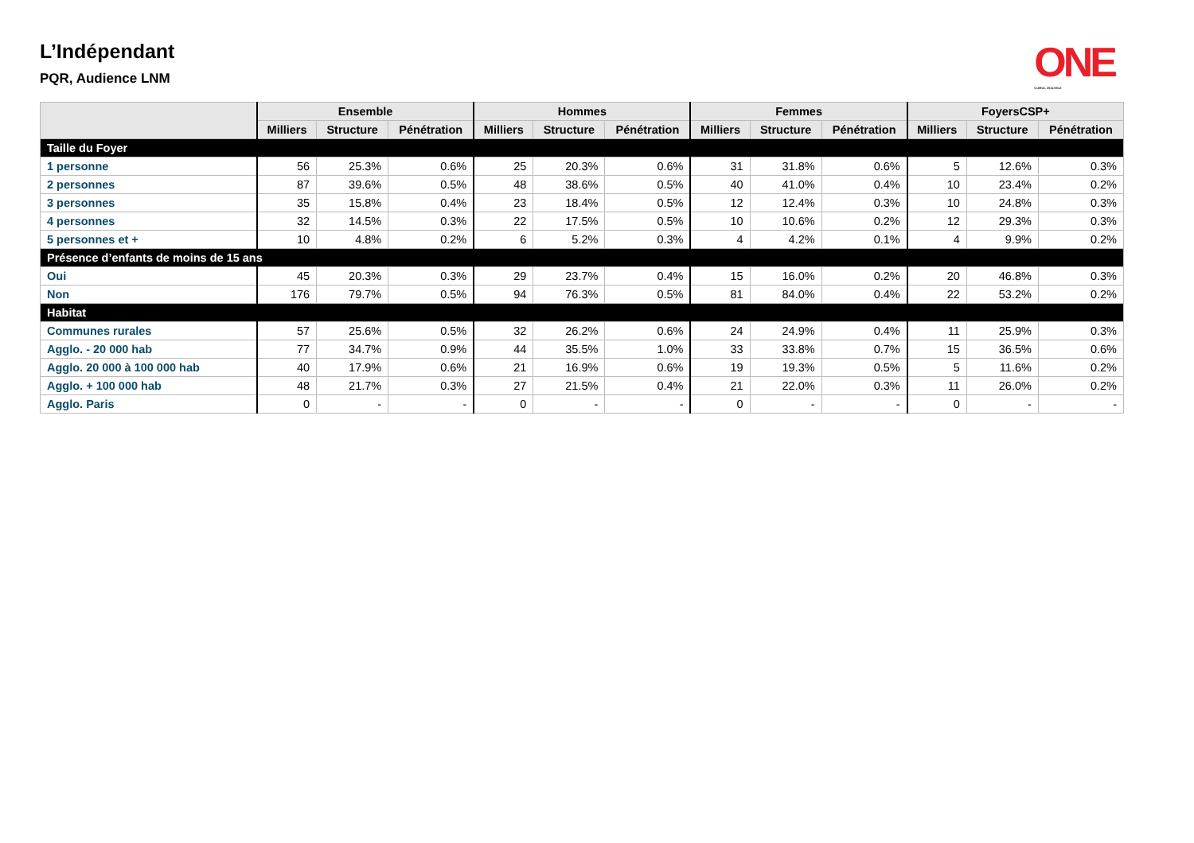L’Indépendant
PQR, Audience LNM
ONE
CUMUL 2011/2012
| | Ensemble | | | Hommes | | | Femmes | | | FoyersCSP+ | | |
| --- | --- | --- | --- | --- | --- | --- | --- | --- | --- | --- | --- | --- |
| | Milliers | Structure | Pénétration | Milliers | Structure | Pénétration | Milliers | Structure | Pénétration | Milliers | Structure | Pénétration |
| Taille du Foyer | | | | | | | | | | | | |
| 1 personne | 56 | 25.3% | 0.6% | 25 | 20.3% | 0.6% | 31 | 31.8% | 0.6% | 5 | 12.6% | 0.3% |
| 2 personnes | 87 | 39.6% | 0.5% | 48 | 38.6% | 0.5% | 40 | 41.0% | 0.4% | 10 | 23.4% | 0.2% |
| 3 personnes | 35 | 15.8% | 0.4% | 23 | 18.4% | 0.5% | 12 | 12.4% | 0.3% | 10 | 24.8% | 0.3% |
| 4 personnes | 32 | 14.5% | 0.3% | 22 | 17.5% | 0.5% | 10 | 10.6% | 0.2% | 12 | 29.3% | 0.3% |
| 5 personnes et + | 10 | 4.8% | 0.2% | 6 | 5.2% | 0.3% | 4 | 4.2% | 0.1% | 4 | 9.9% | 0.2% |
| Présence d’enfants de moins de 15 ans | | | | | | | | | | | | |
| Oui | 45 | 20.3% | 0.3% | 29 | 23.7% | 0.4% | 15 | 16.0% | 0.2% | 20 | 46.8% | 0.3% |
| Non | 176 | 79.7% | 0.5% | 94 | 76.3% | 0.5% | 81 | 84.0% | 0.4% | 22 | 53.2% | 0.2% |
| Habitat | | | | | | | | | | | | |
| Communes rurales | 57 | 25.6% | 0.5% | 32 | 26.2% | 0.6% | 24 | 24.9% | 0.4% | 11 | 25.9% | 0.3% |
| Agglo. - 20 000 hab | 77 | 34.7% | 0.9% | 44 | 35.5% | 1.0% | 33 | 33.8% | 0.7% | 15 | 36.5% | 0.6% |
| Agglo. 20 000 à 100 000 hab | 40 | 17.9% | 0.6% | 21 | 16.9% | 0.6% | 19 | 19.3% | 0.5% | 5 | 11.6% | 0.2% |
| Agglo. + 100 000 hab | 48 | 21.7% | 0.3% | 27 | 21.5% | 0.4% | 21 | 22.0% | 0.3% | 11 | 26.0% | 0.2% |
| Agglo. Paris | 0 | - | - | 0 | - | - | 0 | - | - | 0 | - | - |